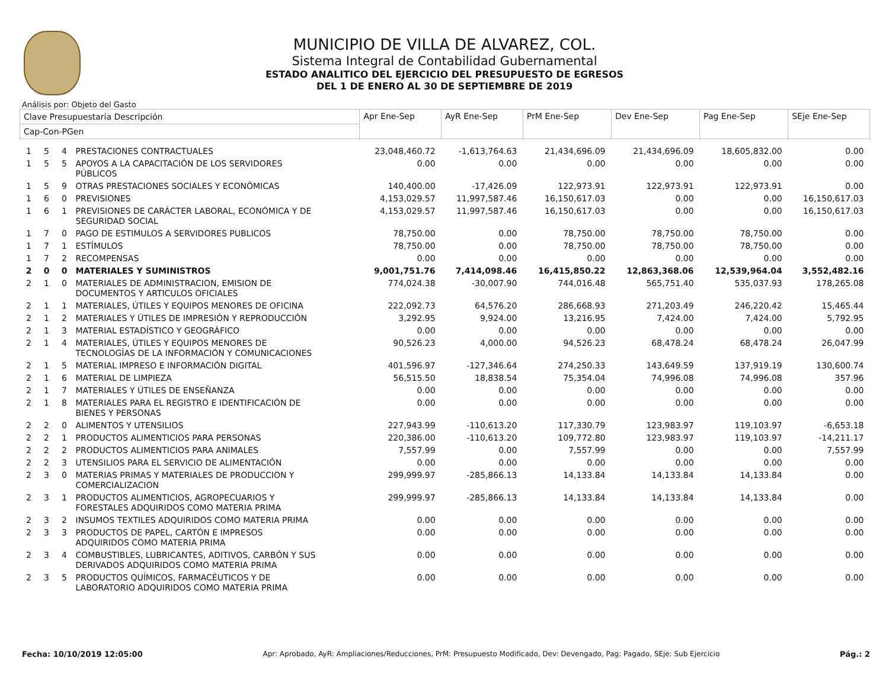MUNICIPIO DE VILLA DE ALVAREZ, COL.
Sistema Integral de Contabilidad Gubernamental
ESTADO ANALITICO DEL EJERCICIO DEL PRESUPUESTO DE EGRESOS
DEL 1 DE ENERO AL 30 DE SEPTIEMBRE DE 2019
Análisis por: Objeto del Gasto
| Clave Presupuestaria Descripción | | | | Apr Ene-Sep | AyR Ene-Sep | PrM Ene-Sep | Dev Ene-Sep | Pag Ene-Sep | SEje Ene-Sep |
| --- | --- | --- | --- | --- | --- | --- | --- | --- | --- |
| Cap-Con-PGen | | | | | | | | | |
| 1 | 5 | 4 | PRESTACIONES CONTRACTUALES | 23,048,460.72 | -1,613,764.63 | 21,434,696.09 | 21,434,696.09 | 18,605,832.00 | 0.00 |
| 1 | 5 | 5 | APOYOS A LA CAPACITACIÓN DE LOS SERVIDORES PÚBLICOS | 0.00 | 0.00 | 0.00 | 0.00 | 0.00 | 0.00 |
| 1 | 5 | 9 | OTRAS PRESTACIONES SOCIALES Y ECONÓMICAS | 140,400.00 | -17,426.09 | 122,973.91 | 122,973.91 | 122,973.91 | 0.00 |
| 1 | 6 | 0 | PREVISIONES | 4,153,029.57 | 11,997,587.46 | 16,150,617.03 | 0.00 | 0.00 | 16,150,617.03 |
| 1 | 6 | 1 | PREVISIONES DE CARÁCTER LABORAL, ECONÓMICA Y DE SEGURIDAD SOCIAL | 4,153,029.57 | 11,997,587.46 | 16,150,617.03 | 0.00 | 0.00 | 16,150,617.03 |
| 1 | 7 | 0 | PAGO DE ESTIMULOS A SERVIDORES PUBLICOS | 78,750.00 | 0.00 | 78,750.00 | 78,750.00 | 78,750.00 | 0.00 |
| 1 | 7 | 1 | ESTÍMULOS | 78,750.00 | 0.00 | 78,750.00 | 78,750.00 | 78,750.00 | 0.00 |
| 1 | 7 | 2 | RECOMPENSAS | 0.00 | 0.00 | 0.00 | 0.00 | 0.00 | 0.00 |
| 2 | 0 | 0 | MATERIALES Y SUMINISTROS | 9,001,751.76 | 7,414,098.46 | 16,415,850.22 | 12,863,368.06 | 12,539,964.04 | 3,552,482.16 |
| 2 | 1 | 0 | MATERIALES DE ADMINISTRACION, EMISION DE DOCUMENTOS Y ARTICULOS OFICIALES | 774,024.38 | -30,007.90 | 744,016.48 | 565,751.40 | 535,037.93 | 178,265.08 |
| 2 | 1 | 1 | MATERIALES, ÚTILES Y EQUIPOS MENORES DE OFICINA | 222,092.73 | 64,576.20 | 286,668.93 | 271,203.49 | 246,220.42 | 15,465.44 |
| 2 | 1 | 2 | MATERIALES Y ÚTILES DE IMPRESIÓN Y REPRODUCCIÓN | 3,292.95 | 9,924.00 | 13,216.95 | 7,424.00 | 7,424.00 | 5,792.95 |
| 2 | 1 | 3 | MATERIAL ESTADÍSTICO Y GEOGRÁFICO | 0.00 | 0.00 | 0.00 | 0.00 | 0.00 | 0.00 |
| 2 | 1 | 4 | MATERIALES, ÚTILES Y EQUIPOS MENORES DE TECNOLOGÍAS DE LA INFORMACIÓN Y COMUNICACIONES | 90,526.23 | 4,000.00 | 94,526.23 | 68,478.24 | 68,478.24 | 26,047.99 |
| 2 | 1 | 5 | MATERIAL IMPRESO E INFORMACIÓN DIGITAL | 401,596.97 | -127,346.64 | 274,250.33 | 143,649.59 | 137,919.19 | 130,600.74 |
| 2 | 1 | 6 | MATERIAL DE LIMPIEZA | 56,515.50 | 18,838.54 | 75,354.04 | 74,996.08 | 74,996.08 | 357.96 |
| 2 | 1 | 7 | MATERIALES Y ÚTILES DE ENSEÑANZA | 0.00 | 0.00 | 0.00 | 0.00 | 0.00 | 0.00 |
| 2 | 1 | 8 | MATERIALES PARA EL REGISTRO E IDENTIFICACIÓN DE BIENES Y PERSONAS | 0.00 | 0.00 | 0.00 | 0.00 | 0.00 | 0.00 |
| 2 | 2 | 0 | ALIMENTOS Y UTENSILIOS | 227,943.99 | -110,613.20 | 117,330.79 | 123,983.97 | 119,103.97 | -6,653.18 |
| 2 | 2 | 1 | PRODUCTOS ALIMENTICIOS PARA PERSONAS | 220,386.00 | -110,613.20 | 109,772.80 | 123,983.97 | 119,103.97 | -14,211.17 |
| 2 | 2 | 2 | PRODUCTOS ALIMENTICIOS PARA ANIMALES | 7,557.99 | 0.00 | 7,557.99 | 0.00 | 0.00 | 7,557.99 |
| 2 | 2 | 3 | UTENSILIOS PARA EL SERVICIO DE ALIMENTACIÓN | 0.00 | 0.00 | 0.00 | 0.00 | 0.00 | 0.00 |
| 2 | 3 | 0 | MATERIAS PRIMAS Y MATERIALES DE PRODUCCION Y COMERCIALIZACION | 299,999.97 | -285,866.13 | 14,133.84 | 14,133.84 | 14,133.84 | 0.00 |
| 2 | 3 | 1 | PRODUCTOS ALIMENTICIOS, AGROPECUARIOS Y FORESTALES ADQUIRIDOS COMO MATERIA PRIMA | 299,999.97 | -285,866.13 | 14,133.84 | 14,133.84 | 14,133.84 | 0.00 |
| 2 | 3 | 2 | INSUMOS TEXTILES ADQUIRIDOS COMO MATERIA PRIMA | 0.00 | 0.00 | 0.00 | 0.00 | 0.00 | 0.00 |
| 2 | 3 | 3 | PRODUCTOS DE PAPEL, CARTÓN E IMPRESOS ADQUIRIDOS COMO MATERIA PRIMA | 0.00 | 0.00 | 0.00 | 0.00 | 0.00 | 0.00 |
| 2 | 3 | 4 | COMBUSTIBLES, LUBRICANTES, ADITIVOS, CARBÓN Y SUS DERIVADOS ADQUIRIDOS COMO MATERIA PRIMA | 0.00 | 0.00 | 0.00 | 0.00 | 0.00 | 0.00 |
| 2 | 3 | 5 | PRODUCTOS QUÍMICOS, FARMACÉUTICOS Y DE LABORATORIO ADQUIRIDOS COMO MATERIA PRIMA | 0.00 | 0.00 | 0.00 | 0.00 | 0.00 | 0.00 |
Fecha: 10/10/2019 12:05:00 Apr: Aprobado, AyR: Ampliaciones/Reducciones, PrM: Presupuesto Modificado, Dev: Devengado, Pag: Pagado, SEje: Sub Ejercicio Pág.: 2